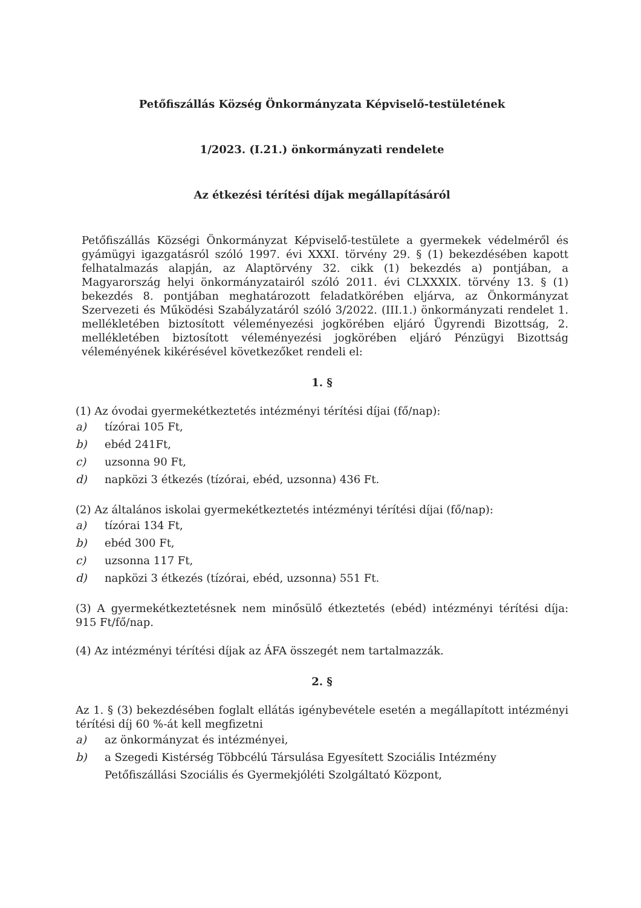Petőfiszállás Község Önkormányzata Képviselő-testületének
1/2023. (I.21.) önkormányzati rendelete
Az étkezési térítési díjak megállapításáról
Petőfiszállás Községi Önkormányzat Képviselő-testülete a gyermekek védelméről és gyámügyi igazgatásról szóló 1997. évi XXXI. törvény 29. § (1) bekezdésében kapott felhatalmazás alapján, az Alaptörvény 32. cikk (1) bekezdés a) pontjában, a Magyarország helyi önkormányzatairól szóló 2011. évi CLXXXIX. törvény 13. § (1) bekezdés 8. pontjában meghatározott feladatkörében eljárva, az Önkormányzat Szervezeti és Működési Szabályzatáról szóló 3/2022. (III.1.) önkormányzati rendelet 1. mellékletében biztosított véleményezési jogkörében eljáró Ügyrendi Bizottság, 2. mellékletében biztosított véleményezési jogkörében eljáró Pénzügyi Bizottság véleményének kikérésével következőket rendeli el:
1. §
(1) Az óvodai gyermekétkeztetés intézményi térítési díjai (fő/nap):
a) tízórai 105 Ft,
b) ebéd 241Ft,
c) uzsonna 90 Ft,
d) napközi 3 étkezés (tízórai, ebéd, uzsonna) 436 Ft.
(2) Az általános iskolai gyermekétkeztetés intézményi térítési díjai (fő/nap):
a) tízórai 134 Ft,
b) ebéd 300 Ft,
c) uzsonna 117 Ft,
d) napközi 3 étkezés (tízórai, ebéd, uzsonna) 551 Ft.
(3) A gyermekétkeztetésnek nem minősülő étkeztetés (ebéd) intézményi térítési díja: 915 Ft/fő/nap.
(4) Az intézményi térítési díjak az ÁFA összegét nem tartalmazzák.
2. §
Az 1. § (3) bekezdésében foglalt ellátás igénybevétele esetén a megállapított intézményi térítési díj 60 %-át kell megfizetni
a) az önkormányzat és intézményei,
b) a Szegedi Kistérség Többcélú Társulása Egyesített Szociális Intézmény Petőfiszállási Szociális és Gyermekjóléti Szolgáltató Központ,